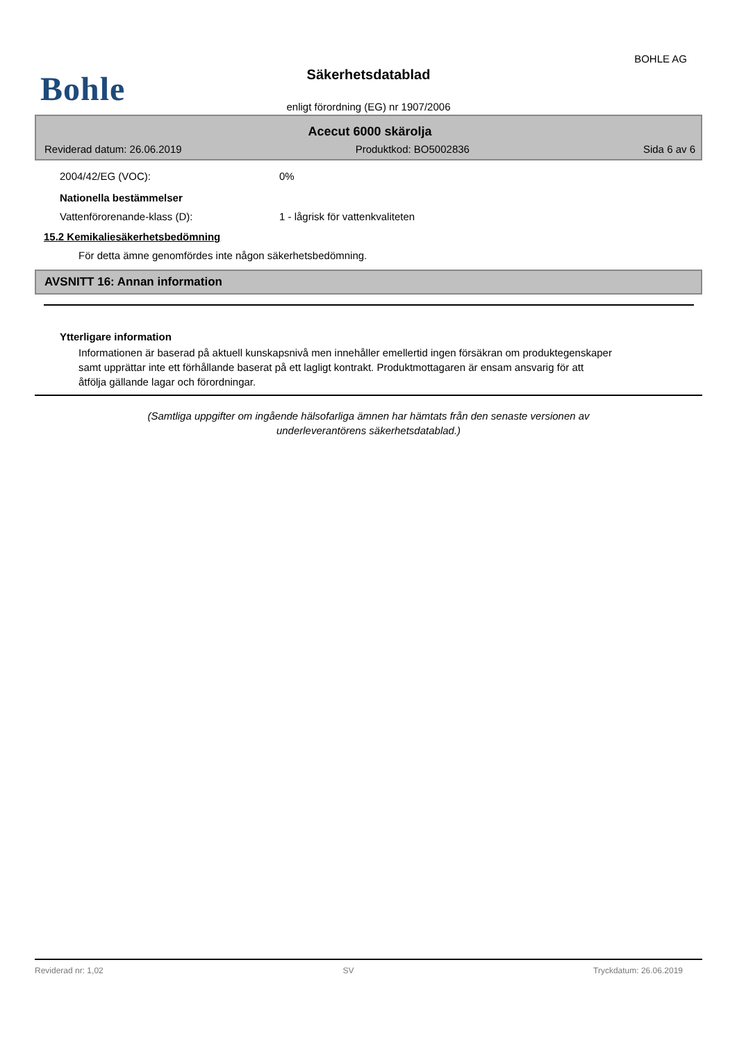BOHLE AG
Bohle
Säkerhetsdatablad
enligt förordning (EG) nr 1907/2006
Acecut 6000 skärolja
Reviderad datum: 26.06.2019 Produktkod: BO5002836 Sida 6 av 6
2004/42/EG (VOC): 0%
Nationella bestämmelser
Vattenförorenande-klass (D): 1 - lågrisk för vattenkvaliteten
15.2 Kemikaliesäkerhetsbedömning
För detta ämne genomfördes inte någon säkerhetsbedömning.
AVSNITT 16: Annan information
Ytterligare information
Informationen är baserad på aktuell kunskapsnivå men innehåller emellertid ingen försäkran om produktegenskaper samt upprättar inte ett förhållande baserat på ett lagligt kontrakt. Produktmottagaren är ensam ansvarig för att åtfölja gällande lagar och förordningar.
(Samtliga uppgifter om ingående hälsofarliga ämnen har hämtats från den senaste versionen av underleverantörens säkerhetsdatablad.)
Reviderad nr: 1,02 SV Tryckdatum: 26.06.2019